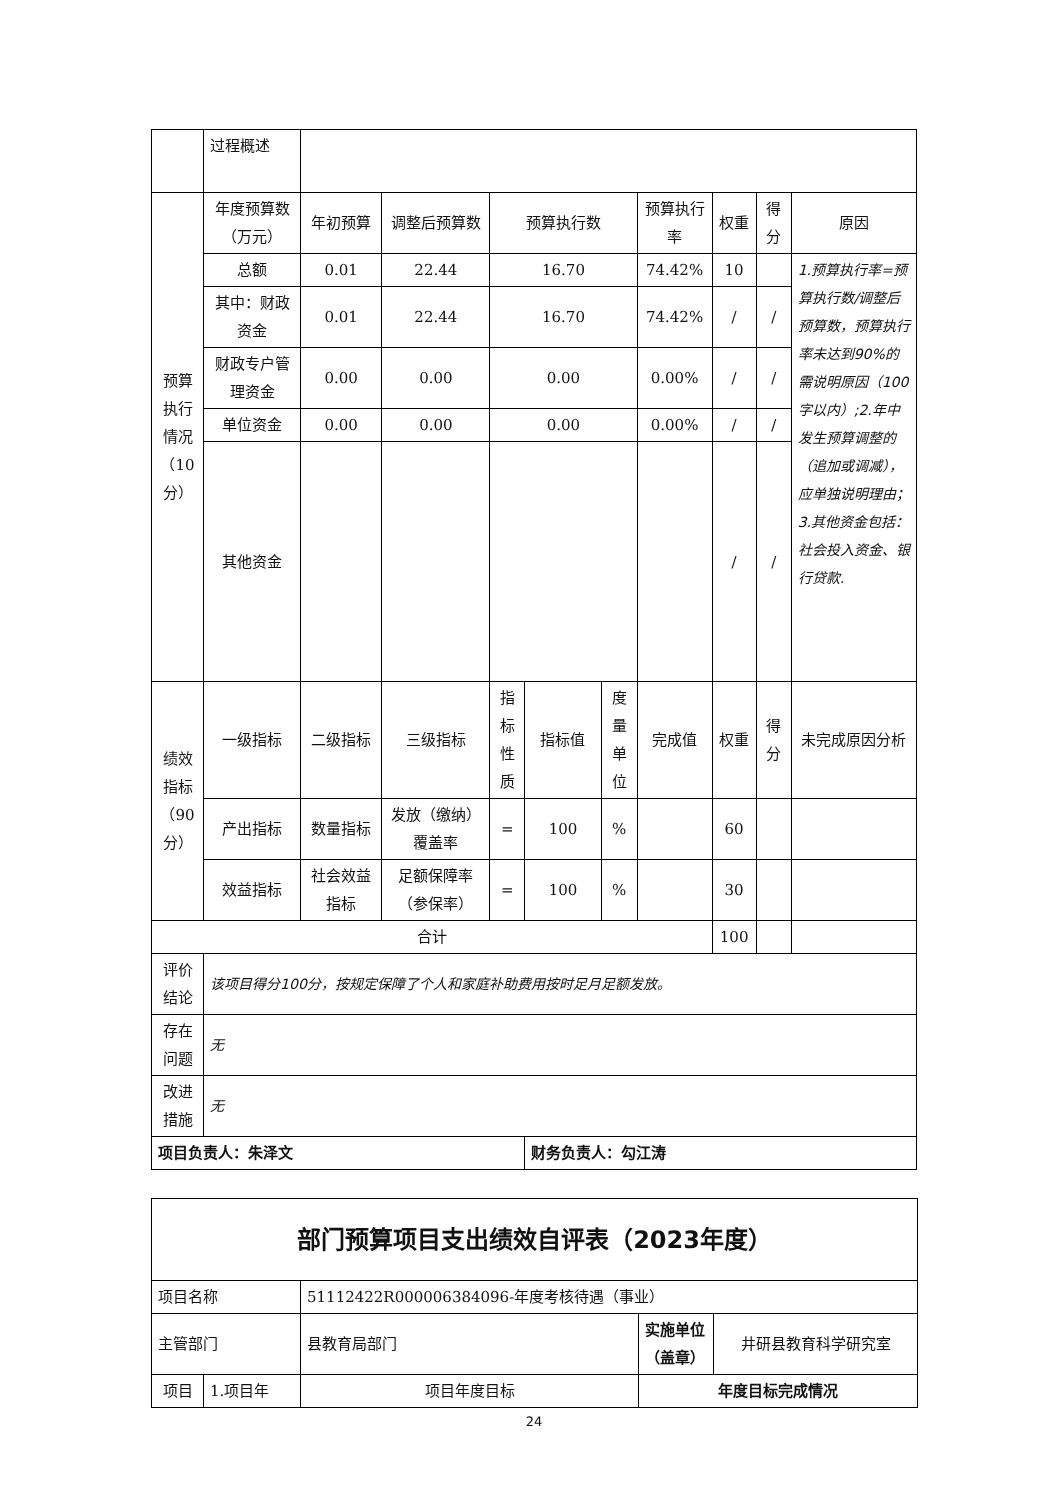| | 过程概述 | | | | | | | | | |
| 预算 执行 情况 （10 分） | 年度预算数（万元） | 年初预算 | 调整后预算数 | 预算执行数 | | | 预算执行率 | 权重 | 得分 | 原因 |
| | 总额 | 0.01 | 22.44 | 16.70 | | | 74.42% | 10 | | 1.预算执行率=预算执行数/调整后预算数，预算执行率未达到90%的需说明原因（100字以内）;2.年中发生预算调整的（追加或调减），应单独说明理由；3.其他资金包括：社会投入资金、银行贷款. |
| | 其中：财政资金 | 0.01 | 22.44 | 16.70 | | | 74.42% | / | / | |
| | 财政专户管理资金 | 0.00 | 0.00 | 0.00 | | | 0.00% | / | / | |
| | 单位资金 | 0.00 | 0.00 | 0.00 | | | 0.00% | / | / | |
| | 其他资金 | | | | | | | / | / | |
| 绩效 指标 （90 分） | 一级指标 | 二级指标 | 三级指标 | 指标性质 | 指标值 | 度量单位 | 完成值 | 权重 | 得分 | 未完成原因分析 |
| | 产出指标 | 数量指标 | 发放（缴纳）覆盖率 | = | 100 | % | | 60 | | |
| | 效益指标 | 社会效益指标 | 足额保障率（参保率） | = | 100 | % | | 30 | | |
| 合计 | | | | | | | | 100 | | |
| 评价结论 | 该项目得分100分，按规定保障了个人和家庭补助费用按时足月足额发放。 | | | | | | | | | |
| 存在问题 | 无 | | | | | | | | | |
| 改进措施 | 无 | | | | | | | | | |
| 项目负责人：朱泽文 | | | | | 财务负责人：勾江涛 | | | | | |
| 部门预算项目支出绩效自评表（2023年度） | | | | |
| 项目名称 | | 51112422R000006384096-年度考核待遇（事业） | | |
| 主管部门 | | 县教育局部门 | 实施单位（盖章） | 井研县教育科学研究室 |
| 项目 | 1.项目年 | 项目年度目标 | 年度目标完成情况 | |
24